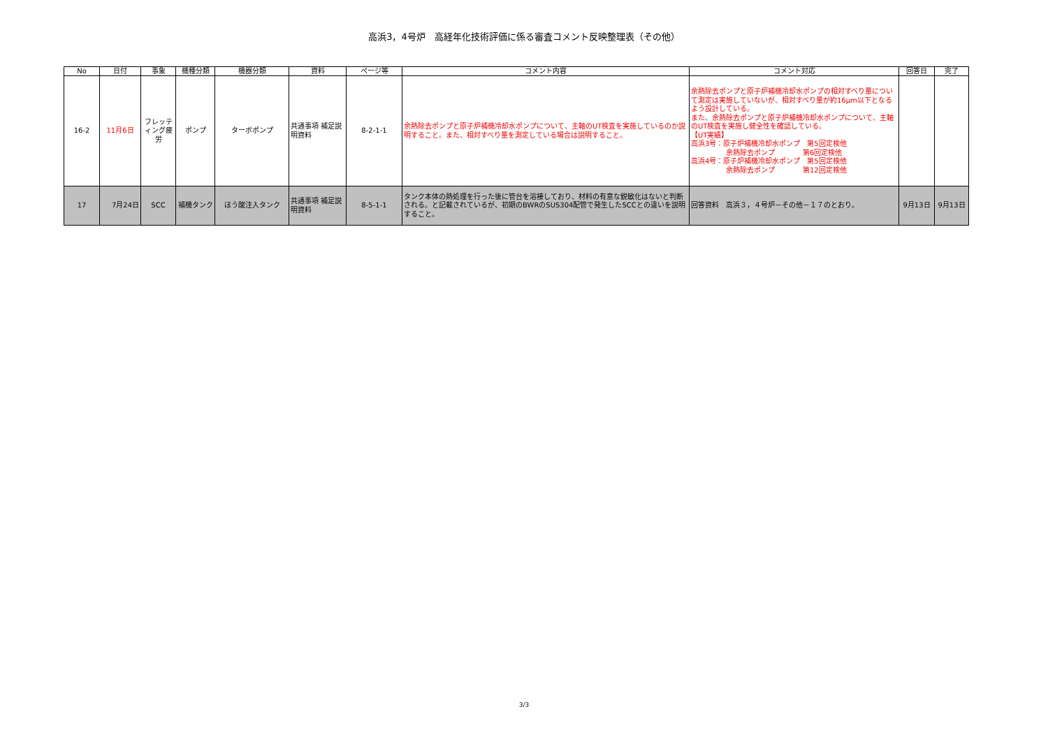高浜3，4号炉　高経年化技術評価に係る審査コメント反映整理表（その他）
| No | 日付 | 事象 | 機種分類 | 機器分類 | 資料 | ページ等 | コメント内容 | コメント対応 | 回答日 | 完了 |
| --- | --- | --- | --- | --- | --- | --- | --- | --- | --- | --- |
| 16-2 | 11月6日 | フレッティング疲労 | ポンプ | ターボポンプ | 共通事項 補足説明資料 | 8-2-1-1 | 余熱除去ポンプと原子炉補機冷却水ポンプについて、主軸のUT検査を実施しているのか説明すること。また、相対すべり量を測定している場合は説明すること。 | 余熱除去ポンプと原子炉補機冷却水ポンプの相対すべり量について測定は実施していないが、相対すべり量が約16μm以下となるよう設計している。 また、余熱除去ポンプと原子炉補機冷却水ポンプについて、主軸のUT検査を実施し健全性を確認している。 【UT実績】 高浜3号：原子炉補機冷却水ポンプ 第5回定検他 余熱除去ポンプ 第6回定検他 高浜4号：原子炉補機冷却水ポンプ 第5回定検他 余熱除去ポンプ 第12回定検他 | | |
| 17 | 7月24日 | SCC | 補機タンク | ほう酸注入タンク | 共通事項 補足説明資料 | 8-5-1-1 | タンク本体の熱処理を行った後に管台を溶接しており、材料の有意な鋭敏化はないと判断される。と記載されているが、初期のBWRのSUS304配管で発生したSCCとの違いを説明すること。 | 回答資料 高浜３，４号炉－その他－１７のとおり。 | 9月13日 | 9月13日 |
3/3